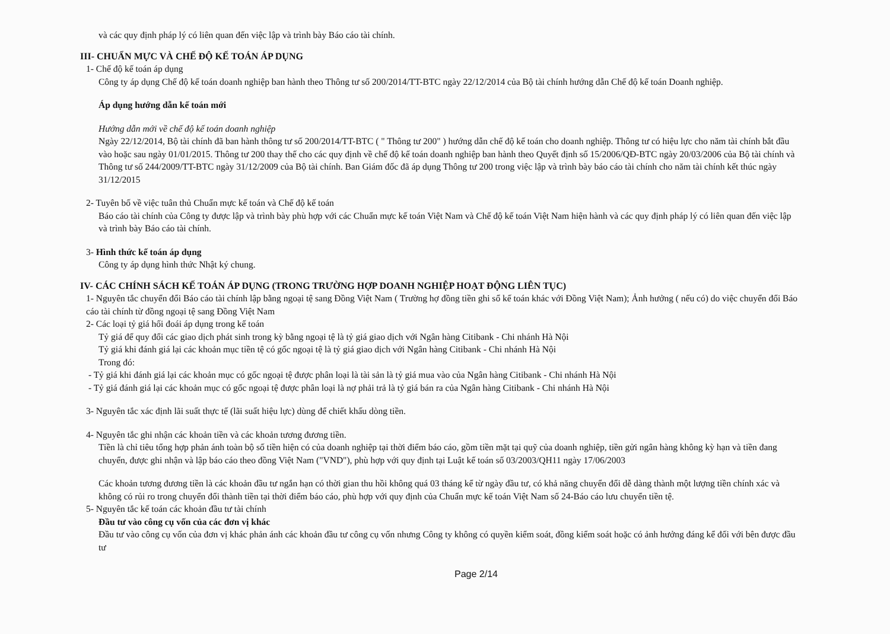và các quy định pháp lý có liên quan đến việc lập và trình bày Báo cáo tài chính.
III- CHUẨN MỰC VÀ CHẾ ĐỘ KẾ TOÁN ÁP DỤNG
1- Chế độ kế toán áp dụng
Công ty áp dụng Chế độ kế toán doanh nghiệp ban hành theo Thông tư số 200/2014/TT-BTC ngày 22/12/2014 của Bộ tài chính hướng dẫn Chế độ kế toán Doanh nghiệp.
Áp dụng hướng dẫn kế toán mới
Hướng dẫn mới về chế độ kế toán doanh nghiệp
Ngày 22/12/2014, Bộ tài chính đã ban hành thông tư số 200/2014/TT-BTC ( " Thông tư 200" ) hướng dẫn chế độ kế toán cho doanh nghiệp. Thông tư có hiệu lực cho năm tài chính bắt đầu vào hoặc sau ngày 01/01/2015. Thông tư 200 thay thế cho các quy định về chế độ kế toán doanh nghiệp ban hành theo Quyết định số 15/2006/QĐ-BTC ngày 20/03/2006 của Bộ tài chính và Thông tư số 244/2009/TT-BTC ngày 31/12/2009 của Bộ tài chính. Ban Giám đốc đã áp dụng Thông tư 200 trong việc lập và trình bày báo cáo tài chính cho năm tài chính kết thúc ngày 31/12/2015
2- Tuyên bố về việc tuân thủ Chuẩn mực kế toán và Chế độ kế toán
Báo cáo tài chính của Công ty được lập và trình bày phù hợp với các Chuẩn mực kế toán Việt Nam và Chế độ kế toán Việt Nam hiện hành và các quy định pháp lý có liên quan đến việc lập và trình bày Báo cáo tài chính.
3- Hình thức kế toán áp dụng
Công ty áp dụng hình thức Nhật ký chung.
IV- CÁC CHÍNH SÁCH KẾ TOÁN ÁP DỤNG (TRONG TRƯỜNG HỢP DOANH NGHIỆP HOẠT ĐỘNG LIÊN TỤC)
1- Nguyên tắc chuyển đổi Báo cáo tài chính lập bằng ngoại tệ sang Đồng Việt Nam ( Trường hợ đồng tiền ghi sổ kế toán khác với Đồng Việt Nam); Ảnh hưởng ( nếu có) do việc chuyển đổi Báo cáo tài chính từ đồng ngoại tệ sang Đồng Việt Nam
2- Các loại tỷ giá hối đoái áp dụng trong kế toán
Tỷ giá để quy đổi các giao dịch phát sinh trong kỳ bằng ngoại tệ là tỷ giá giao dịch với Ngân hàng Citibank - Chi nhánh Hà Nội
Tỷ giá khi đánh giá lại các khoản mục tiền tệ có gốc ngoại tệ là tỷ giá giao dịch với Ngân hàng Citibank - Chi nhánh Hà Nội
Trong đó:
- Tỷ giá khi đánh giá lại các khoản mục có gốc ngoại tệ được phân loại là tài sản là tỷ giá mua vào của Ngân hàng Citibank - Chi nhánh Hà Nội
- Tỷ giá đánh giá lại các khoản mục có gốc ngoại tệ được phân loại là nợ phải trả là tỷ giá bán ra của Ngân hàng Citibank - Chi nhánh Hà Nội
3- Nguyên tắc xác định lãi suất thực tế (lãi suất hiệu lực) dùng để chiết khấu dòng tiền.
4- Nguyên tắc ghi nhận các khoản tiền và các khoản tương đương tiền.
Tiền là chỉ tiêu tổng hợp phản ánh toàn bộ số tiền hiện có của doanh nghiệp tại thời điểm báo cáo, gồm tiền mặt tại quỹ của doanh nghiệp, tiền gửi ngân hàng không kỳ hạn và tiền đang chuyển, được ghi nhận và lập báo cáo theo đồng Việt Nam ("VND"), phù hợp với quy định tại Luật kế toán số 03/2003/QH11 ngày 17/06/2003
Các khoản tương đương tiền là các khoản đầu tư ngắn hạn có thời gian thu hồi không quá 03 tháng kể từ ngày đầu tư, có khả năng chuyển đổi dễ dàng thành một lượng tiền chính xác và không có rủi ro trong chuyển đổi thành tiền tại thời điểm báo cáo, phù hợp với quy định của Chuẩn mực kế toán Việt Nam số 24-Báo cáo lưu chuyển tiền tệ.
5- Nguyên tắc kế toán các khoản đầu tư tài chính
Đầu tư vào công cụ vốn của các đơn vị khác
Đầu tư vào công cụ vốn của đơn vị khác phản ánh các khoản đầu tư công cụ vốn nhưng Công ty không có quyền kiểm soát, đồng kiểm soát hoặc có ảnh hưởng đáng kể đối với bên được đầu tư
Page 2/14